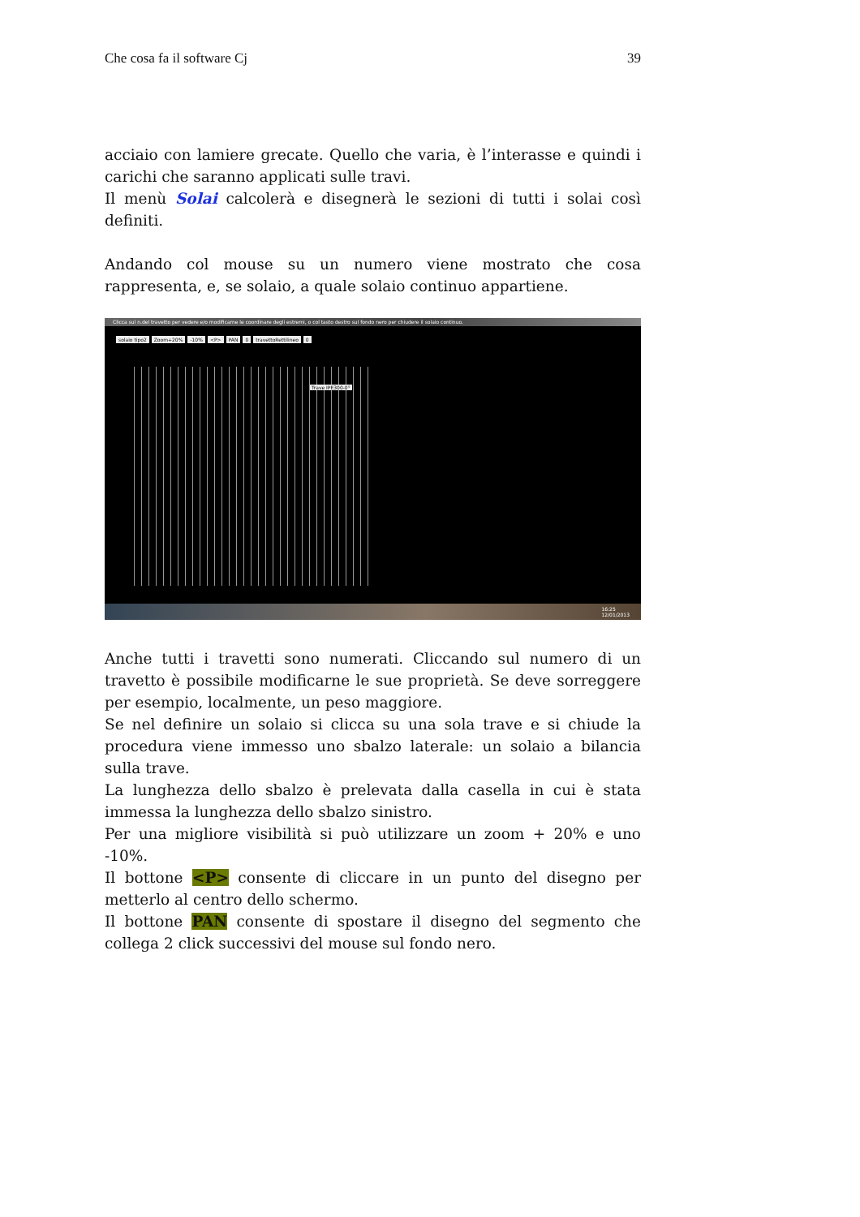Che cosa fa il software Cj 39
acciaio con lamiere grecate. Quello che varia, è l’interasse e quindi i carichi che saranno applicati sulle travi.
Il menù Solai calcolerà e disegnerà le sezioni di tutti i solai così definiti.
Andando col mouse su un numero viene mostrato che cosa rappresenta, e, se solaio, a quale solaio continuo appartiene.
Clicca sul n.del travetto per vedere e/o modificarne le coordinare degli estremi, o col tasto destro sul fondo nero per chiudere il solaio continuo.
solaio tipo2 Zoom+20% -10% <P> PAN 0 travettoRettilineo 0
Trave IPE300-0°
16:25
12/01/2013
Anche tutti i travetti sono numerati. Cliccando sul numero di un travetto è possibile modificarne le sue proprietà. Se deve sorreggere per esempio, localmente, un peso maggiore.
Se nel definire un solaio si clicca su una sola trave e si chiude la procedura viene immesso uno sbalzo laterale: un solaio a bilancia sulla trave.
La lunghezza dello sbalzo è prelevata dalla casella in cui è stata immessa la lunghezza dello sbalzo sinistro.
Per una migliore visibilità si può utilizzare un zoom + 20% e uno -10%.
Il bottone <P> consente di cliccare in un punto del disegno per metterlo al centro dello schermo.
Il bottone PAN consente di spostare il disegno del segmento che collega 2 click successivi del mouse sul fondo nero.